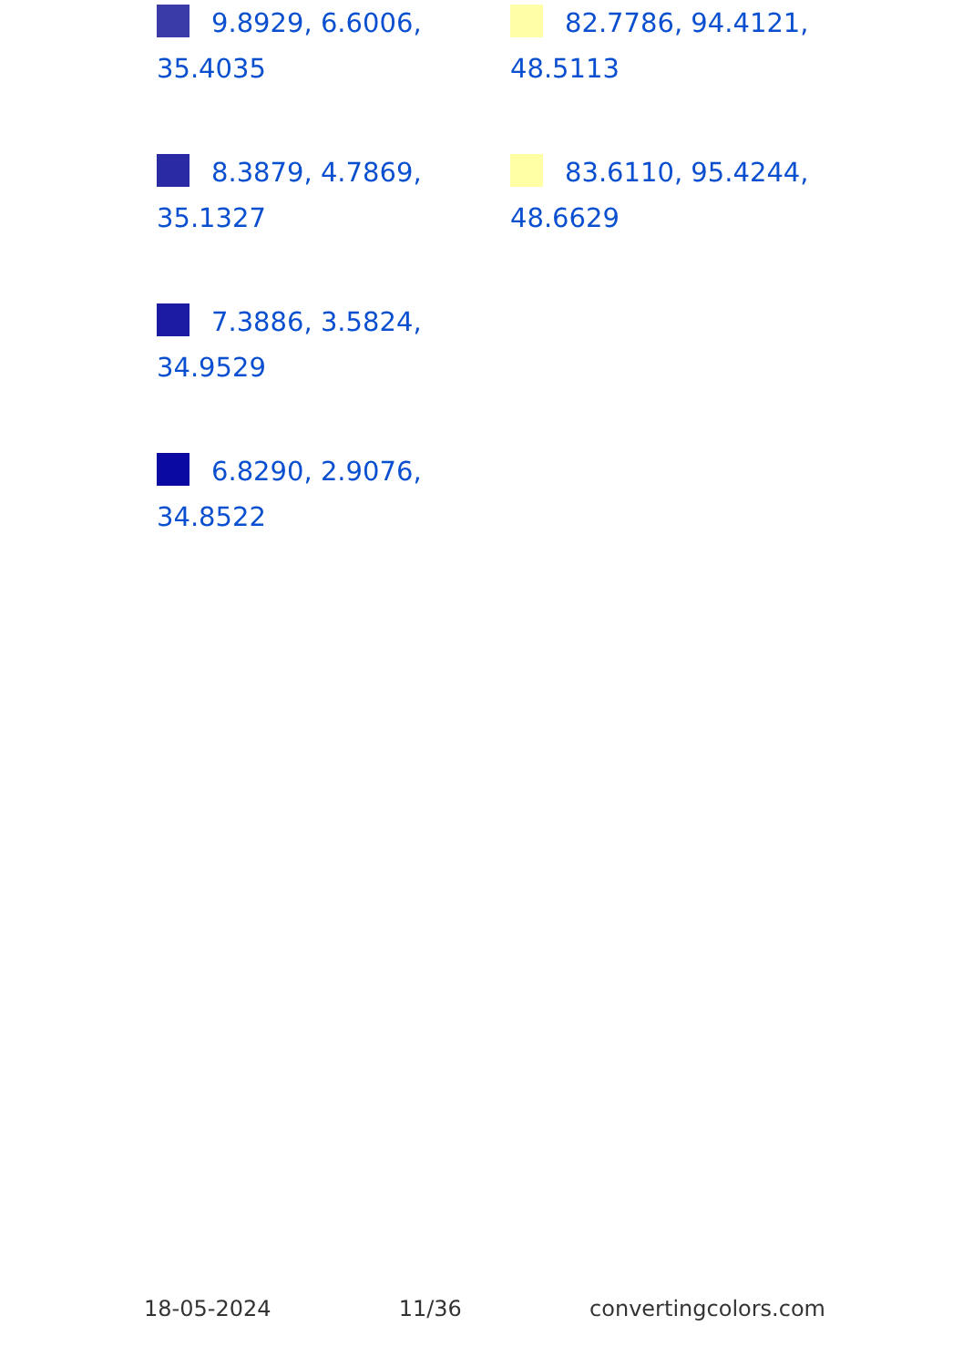9.8929, 6.6006, 35.4035
82.7786, 94.4121, 48.5113
8.3879, 4.7869, 35.1327
83.6110, 95.4244, 48.6629
7.3886, 3.5824, 34.9529
6.8290, 2.9076, 34.8522
18-05-2024 11/36 convertingcolors.com